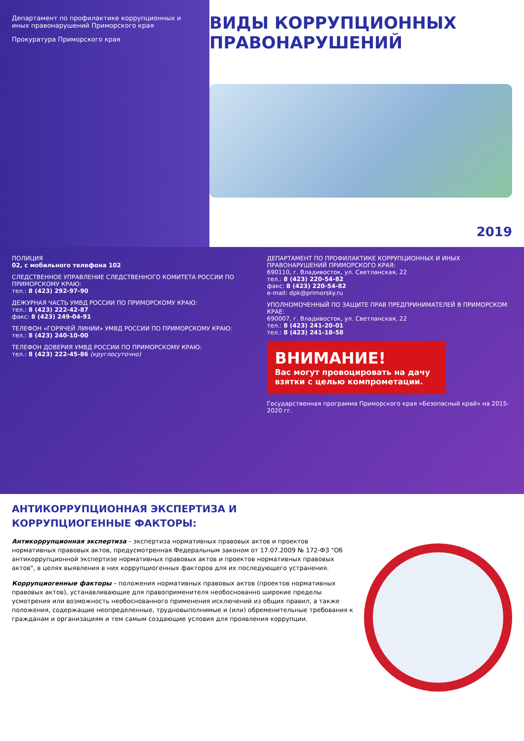Департамент по профилактике коррупционных и иных правонарушений Приморского края
Прокуратура Приморского края
ВИДЫ КОРРУПЦИОННЫХ ПРАВОНАРУШЕНИЙ
2019
ПОЛИЦИЯ
02, с мобильного телефона 102
СЛЕДСТВЕННОЕ УПРАВЛЕНИЕ СЛЕДСТВЕННОГО КОМИТЕТА РОССИИ ПО ПРИМОРСКОМУ КРАЮ:
тел.: 8 (423) 292-97-90
ДЕЖУРНАЯ ЧАСТЬ УМВД РОССИИ ПО ПРИМОРСКОМУ КРАЮ:
тел.: 8 (423) 222-42-87
факс: 8 (423) 249-04-91
ТЕЛЕФОН «ГОРЯЧЕЙ ЛИНИИ» УМВД РОССИИ ПО ПРИМОРСКОМУ КРАЮ:
тел.: 8 (423) 240-10-00
ТЕЛЕФОН ДОВЕРИЯ УМВД РОССИИ ПО ПРИМОРСКОМУ КРАЮ:
тел.: 8 (423) 222-45-86 (круглосуточно)
ДЕПАРТАМЕНТ ПО ПРОФИЛАКТИКЕ КОРРУПЦИОННЫХ И ИНЫХ ПРАВОНАРУШЕНИЙ ПРИМОРСКОГО КРАЯ:
690110, г. Владивосток, ул. Светланская, 22
тел.: 8 (423) 220-54-82
факс: 8 (423) 220-54-82
e-mail: dpk@primorsky.ru
УПОЛНОМОЧЕННЫЙ ПО ЗАЩИТЕ ПРАВ ПРЕДПРИНИМАТЕЛЕЙ В ПРИМОРСКОМ КРАЕ:
690007, г. Владивосток, ул. Светланская, 22
тел.: 8 (423) 241-20-01
тел.: 8 (423) 241-18-58
ВНИМАНИЕ!
Вас могут провоцировать на дачу взятки с целью компрометации.
Государственная программа Приморского края «Безопасный край» на 2015-2020 гг.
АНТИКОРРУПЦИОННАЯ ЭКСПЕРТИЗА И КОРРУПЦИОГЕННЫЕ ФАКТОРЫ:
Антикоррупционная экспертиза – экспертиза нормативных правовых актов и проектов нормативных правовых актов, предусмотренная Федеральным законом от 17.07.2009 № 172-ФЗ "Об антикоррупционной экспертизе нормативных правовых актов и проектов нормативных правовых актов", в целях выявления в них коррупциогенных факторов для их последующего устранения.
Коррупциогенные факторы – положения нормативных правовых актов (проектов нормативных правовых актов), устанавливающие для правоприменителя необоснованно широкие пределы усмотрения или возможность необоснованного применения исключений из общих правил, а также положения, содержащие неопределенные, трудновыполнимые и (или) обременительные требования к гражданам и организациям и тем самым создающие условия для проявления коррупции.